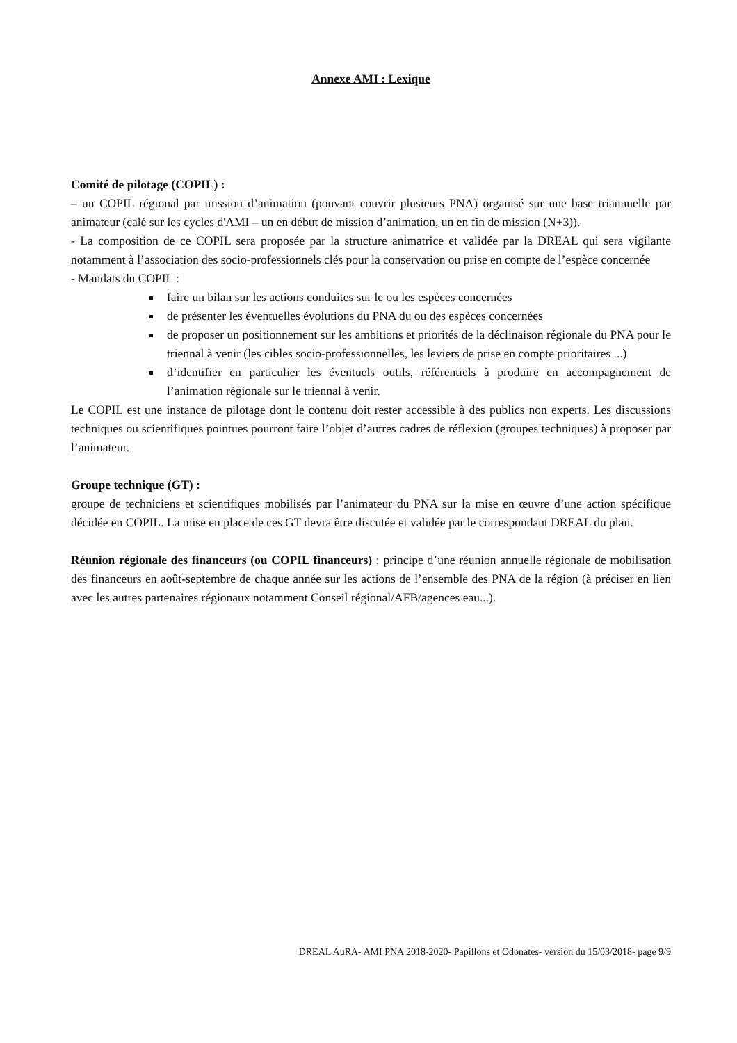Annexe AMI : Lexique
Comité de pilotage (COPIL) :
– un COPIL régional par mission d’animation (pouvant couvrir plusieurs PNA) organisé sur une base triannuelle par animateur (calé sur les cycles d'AMI – un en début de mission d’animation, un en fin de mission (N+3)).
- La composition de ce COPIL sera proposée par la structure animatrice et validée par la DREAL qui sera vigilante notamment à l’association des socio-professionnels clés pour la conservation ou prise en compte de l’espèce concernée
- Mandats du COPIL :
faire un bilan sur les actions conduites sur le ou les espèces concernées
de présenter les éventuelles évolutions du PNA du ou des espèces concernées
de proposer un positionnement sur les ambitions et priorités de la déclinaison régionale du PNA pour le triennal à venir (les cibles socio-professionnelles, les leviers de prise en compte prioritaires ...)
d’identifier en particulier les éventuels outils, référentiels à produire en accompagnement de l’animation régionale sur le triennal à venir.
Le COPIL est une instance de pilotage dont le contenu doit rester accessible à des publics non experts. Les discussions techniques ou scientifiques pointues pourront faire l’objet d’autres cadres de réflexion (groupes techniques) à proposer par l’animateur.
Groupe technique (GT) :
groupe de techniciens et scientifiques mobilisés par l’animateur du PNA sur la mise en œuvre d’une action spécifique décidée en COPIL. La mise en place de ces GT devra être discutée et validée par le correspondant DREAL du plan.
Réunion régionale des financeurs (ou COPIL financeurs) : principe d’une réunion annuelle régionale de mobilisation des financeurs en août-septembre de chaque année sur les actions de l’ensemble des PNA de la région (à préciser en lien avec les autres partenaires régionaux notamment Conseil régional/AFB/agences eau...).
DREAL AuRA- AMI PNA 2018-2020- Papillons et Odonates- version du 15/03/2018- page 9/9